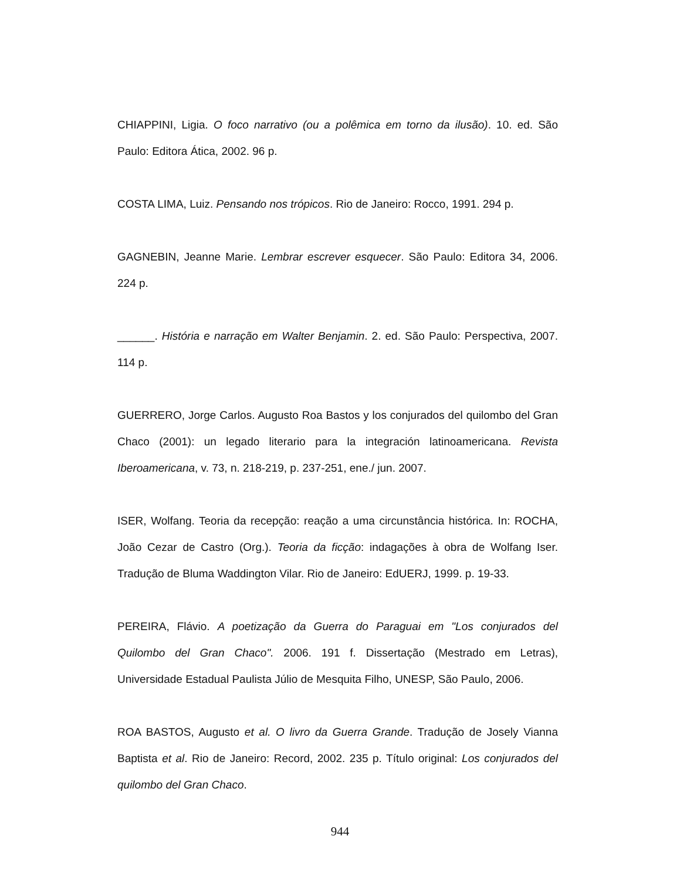CHIAPPINI, Ligia. O foco narrativo (ou a polêmica em torno da ilusão). 10. ed. São Paulo: Editora Ática, 2002. 96 p.
COSTA LIMA, Luiz. Pensando nos trópicos. Rio de Janeiro: Rocco, 1991. 294 p.
GAGNEBIN, Jeanne Marie. Lembrar escrever esquecer. São Paulo: Editora 34, 2006. 224 p.
______. História e narração em Walter Benjamin. 2. ed. São Paulo: Perspectiva, 2007. 114 p.
GUERRERO, Jorge Carlos. Augusto Roa Bastos y los conjurados del quilombo del Gran Chaco (2001): un legado literario para la integración latinoamericana. Revista Iberoamericana, v. 73, n. 218-219, p. 237-251, ene./ jun. 2007.
ISER, Wolfang. Teoria da recepção: reação a uma circunstância histórica. In: ROCHA, João Cezar de Castro (Org.). Teoria da ficção: indagações à obra de Wolfang Iser. Tradução de Bluma Waddington Vilar. Rio de Janeiro: EdUERJ, 1999. p. 19-33.
PEREIRA, Flávio. A poetização da Guerra do Paraguai em "Los conjurados del Quilombo del Gran Chaco". 2006. 191 f. Dissertação (Mestrado em Letras), Universidade Estadual Paulista Júlio de Mesquita Filho, UNESP, São Paulo, 2006.
ROA BASTOS, Augusto et al. O livro da Guerra Grande. Tradução de Josely Vianna Baptista et al. Rio de Janeiro: Record, 2002. 235 p. Título original: Los conjurados del quilombo del Gran Chaco.
944